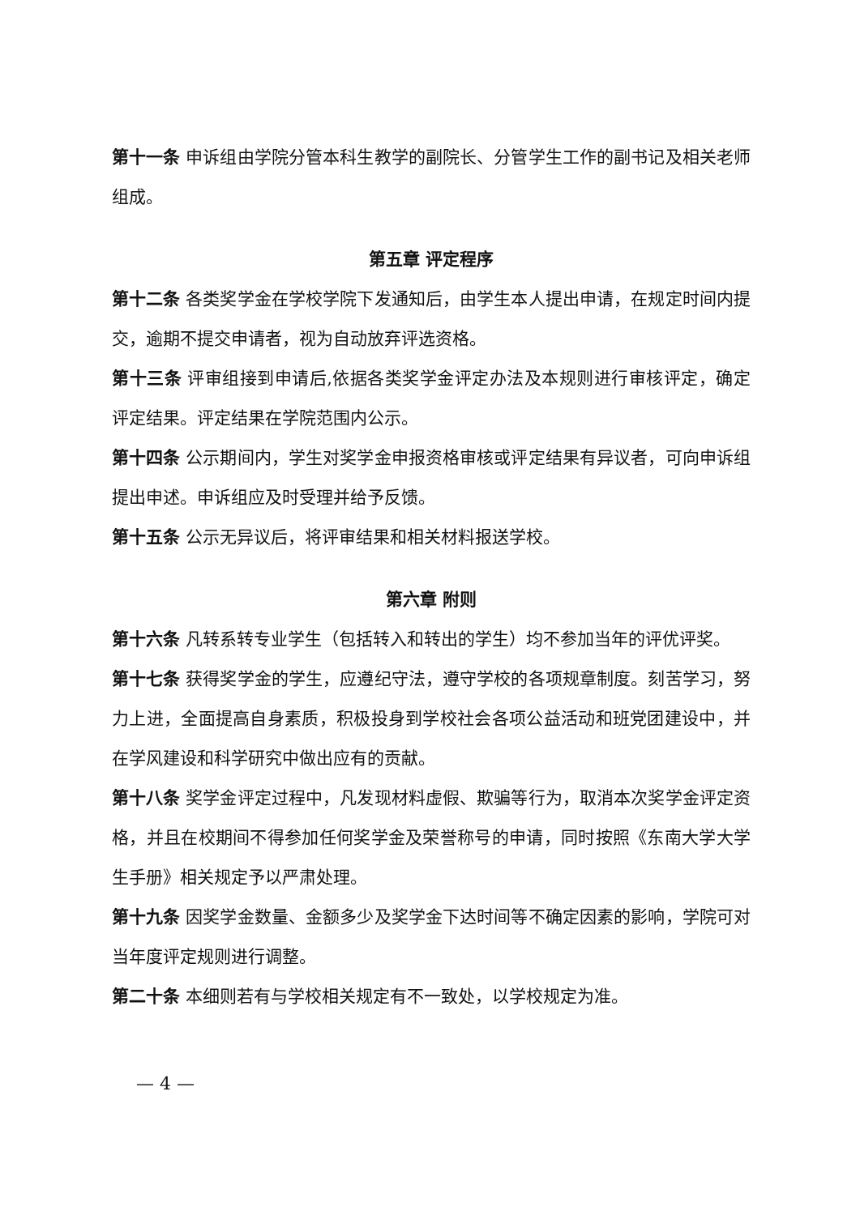第十一条 申诉组由学院分管本科生教学的副院长、分管学生工作的副书记及相关老师组成。
第五章 评定程序
第十二条 各类奖学金在学校学院下发通知后，由学生本人提出申请，在规定时间内提交，逾期不提交申请者，视为自动放弃评选资格。
第十三条 评审组接到申请后,依据各类奖学金评定办法及本规则进行审核评定，确定评定结果。评定结果在学院范围内公示。
第十四条 公示期间内，学生对奖学金申报资格审核或评定结果有异议者，可向申诉组提出申述。申诉组应及时受理并给予反馈。
第十五条 公示无异议后，将评审结果和相关材料报送学校。
第六章 附则
第十六条 凡转系转专业学生（包括转入和转出的学生）均不参加当年的评优评奖。
第十七条 获得奖学金的学生，应遵纪守法，遵守学校的各项规章制度。刻苦学习，努力上进，全面提高自身素质，积极投身到学校社会各项公益活动和班党团建设中，并在学风建设和科学研究中做出应有的贡献。
第十八条 奖学金评定过程中，凡发现材料虚假、欺骗等行为，取消本次奖学金评定资格，并且在校期间不得参加任何奖学金及荣誉称号的申请，同时按照《东南大学大学生手册》相关规定予以严肃处理。
第十九条 因奖学金数量、金额多少及奖学金下达时间等不确定因素的影响，学院可对当年度评定规则进行调整。
第二十条 本细则若有与学校相关规定有不一致处，以学校规定为准。
— 4 —